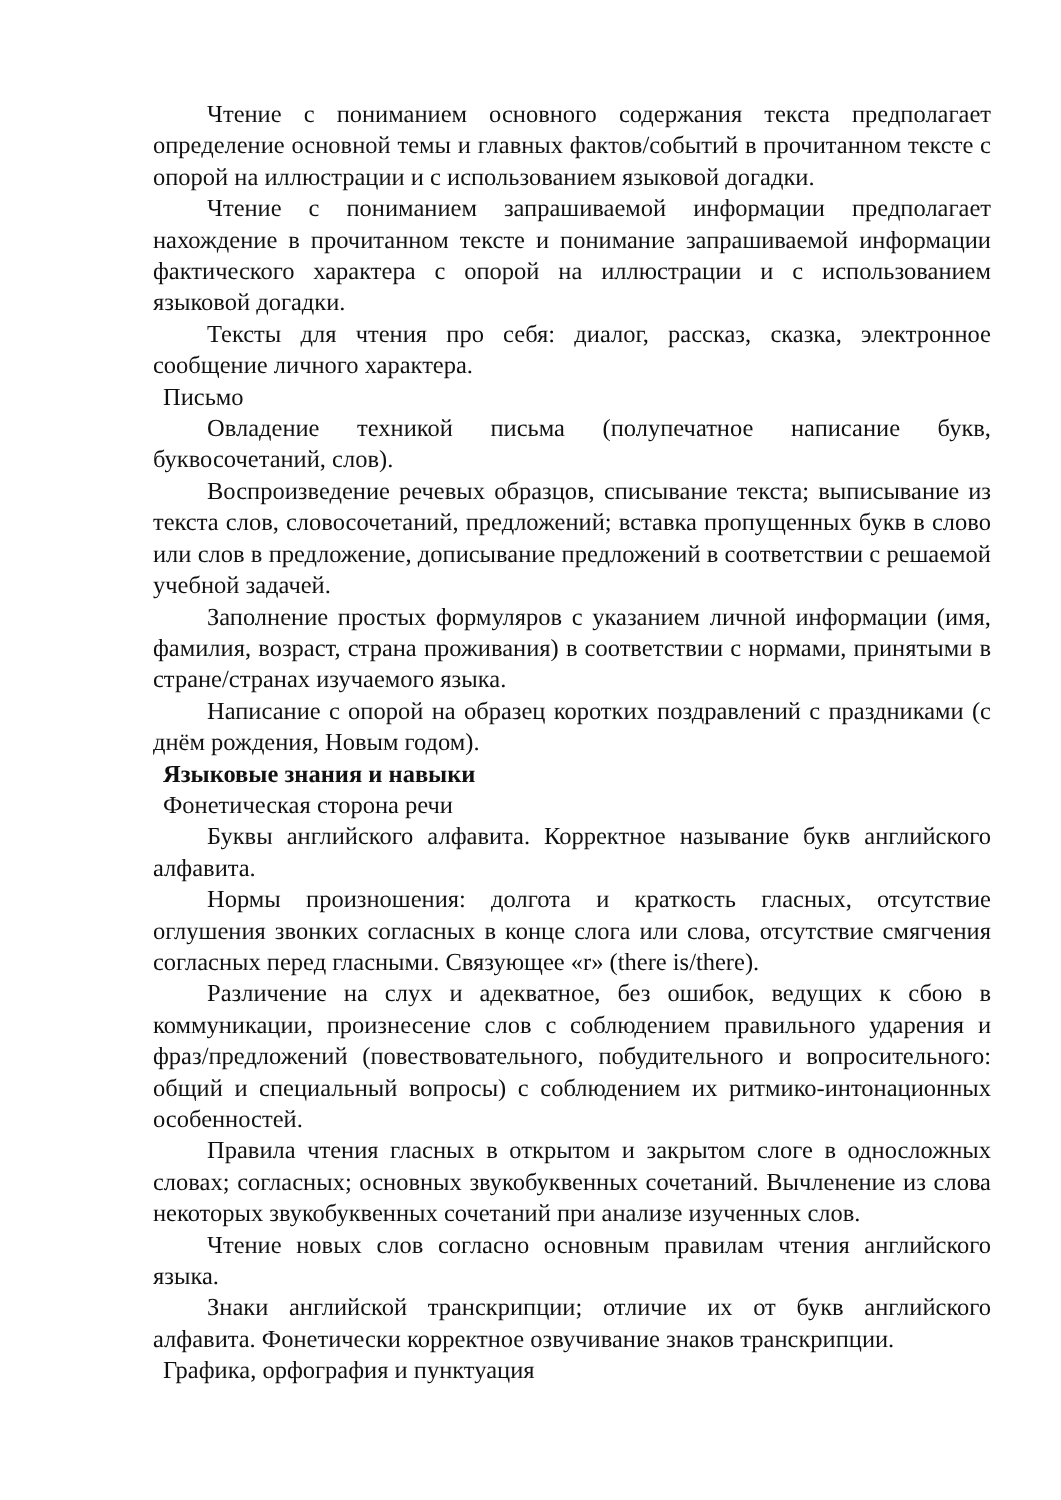Чтение с пониманием основного содержания текста предполагает определение основной темы и главных фактов/событий в прочитанном тексте с опорой на иллюстрации и с использованием языковой догадки.
Чтение с пониманием запрашиваемой информации предполагает нахождение в прочитанном тексте и понимание запрашиваемой информации фактического характера с опорой на иллюстрации и с использованием языковой догадки.
Тексты для чтения про себя: диалог, рассказ, сказка, электронное сообщение личного характера.
Письмо
Овладение техникой письма (полупечатное написание букв, буквосочетаний, слов).
Воспроизведение речевых образцов, списывание текста; выписывание из текста слов, словосочетаний, предложений; вставка пропущенных букв в слово или слов в предложение, дописывание предложений в соответствии с решаемой учебной задачей.
Заполнение простых формуляров с указанием личной информации (имя, фамилия, возраст, страна проживания) в соответствии с нормами, принятыми в стране/странах изучаемого языка.
Написание с опорой на образец коротких поздравлений с праздниками (с днём рождения, Новым годом).
Языковые знания и навыки
Фонетическая сторона речи
Буквы английского алфавита. Корректное называние букв английского алфавита.
Нормы произношения: долгота и краткость гласных, отсутствие оглушения звонких согласных в конце слога или слова, отсутствие смягчения согласных перед гласными. Связующее «r» (there is/there).
Различение на слух и адекватное, без ошибок, ведущих к сбою в коммуникации, произнесение слов с соблюдением правильного ударения и фраз/предложений (повествовательного, побудительного и вопросительного: общий и специальный вопросы) с соблюдением их ритмико-интонационных особенностей.
Правила чтения гласных в открытом и закрытом слоге в односложных словах; согласных; основных звукобуквенных сочетаний. Вычленение из слова некоторых звукобуквенных сочетаний при анализе изученных слов.
Чтение новых слов согласно основным правилам чтения английского языка.
Знаки английской транскрипции; отличие их от букв английского алфавита. Фонетически корректное озвучивание знаков транскрипции.
Графика, орфография и пунктуация